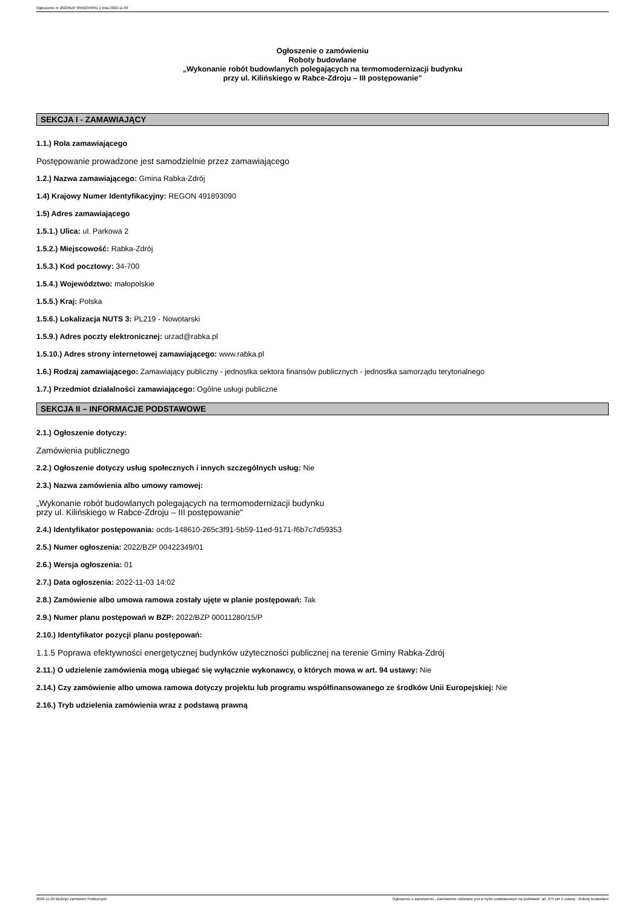Ogłoszenie nr 2022/BZP 00422349/01 z dnia 2022-11-03
Ogłoszenie o zamówieniu
Roboty budowlane
„Wykonanie robót budowlanych polegających na termomodernizacji budynku
przy ul. Kilińskiego w Rabce-Zdroju – III postępowanie"
SEKCJA I - ZAMAWIAJĄCY
1.1.) Rola zamawiającego
Postępowanie prowadzone jest samodzielnie przez zamawiającego
1.2.) Nazwa zamawiającego: Gmina Rabka-Zdrój
1.4) Krajowy Numer Identyfikacyjny: REGON 491893090
1.5) Adres zamawiającego
1.5.1.) Ulica: ul. Parkowa 2
1.5.2.) Miejscowość: Rabka-Zdrój
1.5.3.) Kod pocztowy: 34-700
1.5.4.) Województwo: małopolskie
1.5.5.) Kraj: Polska
1.5.6.) Lokalizacja NUTS 3: PL219 - Nowotarski
1.5.9.) Adres poczty elektronicznej: urzad@rabka.pl
1.5.10.) Adres strony internetowej zamawiającego: www.rabka.pl
1.6.) Rodzaj zamawiającego: Zamawiający publiczny - jednostka sektora finansów publicznych - jednostka samorządu terytorialnego
1.7.) Przedmiot działalności zamawiającego: Ogólne usługi publiczne
SEKCJA II – INFORMACJE PODSTAWOWE
2.1.) Ogłoszenie dotyczy:
Zamówienia publicznego
2.2.) Ogłoszenie dotyczy usług społecznych i innych szczególnych usług: Nie
2.3.) Nazwa zamówienia albo umowy ramowej:
„Wykonanie robót budowlanych polegających na termomodernizacji budynku
przy ul. Kilińskiego w Rabce-Zdroju – III postępowanie"
2.4.) Identyfikator postępowania: ocds-148610-265c3f91-5b59-11ed-9171-f6b7c7d59353
2.5.) Numer ogłoszenia: 2022/BZP 00422349/01
2.6.) Wersja ogłoszenia: 01
2.7.) Data ogłoszenia: 2022-11-03 14:02
2.8.) Zamówienie albo umowa ramowa zostały ujęte w planie postępowań: Tak
2.9.) Numer planu postępowań w BZP: 2022/BZP 00011280/15/P
2.10.) Identyfikator pozycji planu postępowań:
1.1.5 Poprawa efektywności energetycznej budynków użyteczności publicznej na terenie Gminy Rabka-Zdrój
2.11.) O udzielenie zamówienia mogą ubiegać się wyłącznie wykonawcy, o których mowa w art. 94 ustawy: Nie
2.14.) Czy zamówienie albo umowa ramowa dotyczy projektu lub programu współfinansowanego ze środków Unii Europejskiej: Nie
2.16.) Tryb udzielenia zamówienia wraz z podstawą prawną
2022-11-03 Biuletyn Zamówień Publicznych Ogłoszenie o zamówieniu - Zamówienie udzielane jest w trybie podstawowym na podstawie: art. 275 pkt 1 ustawy - Roboty budowlane